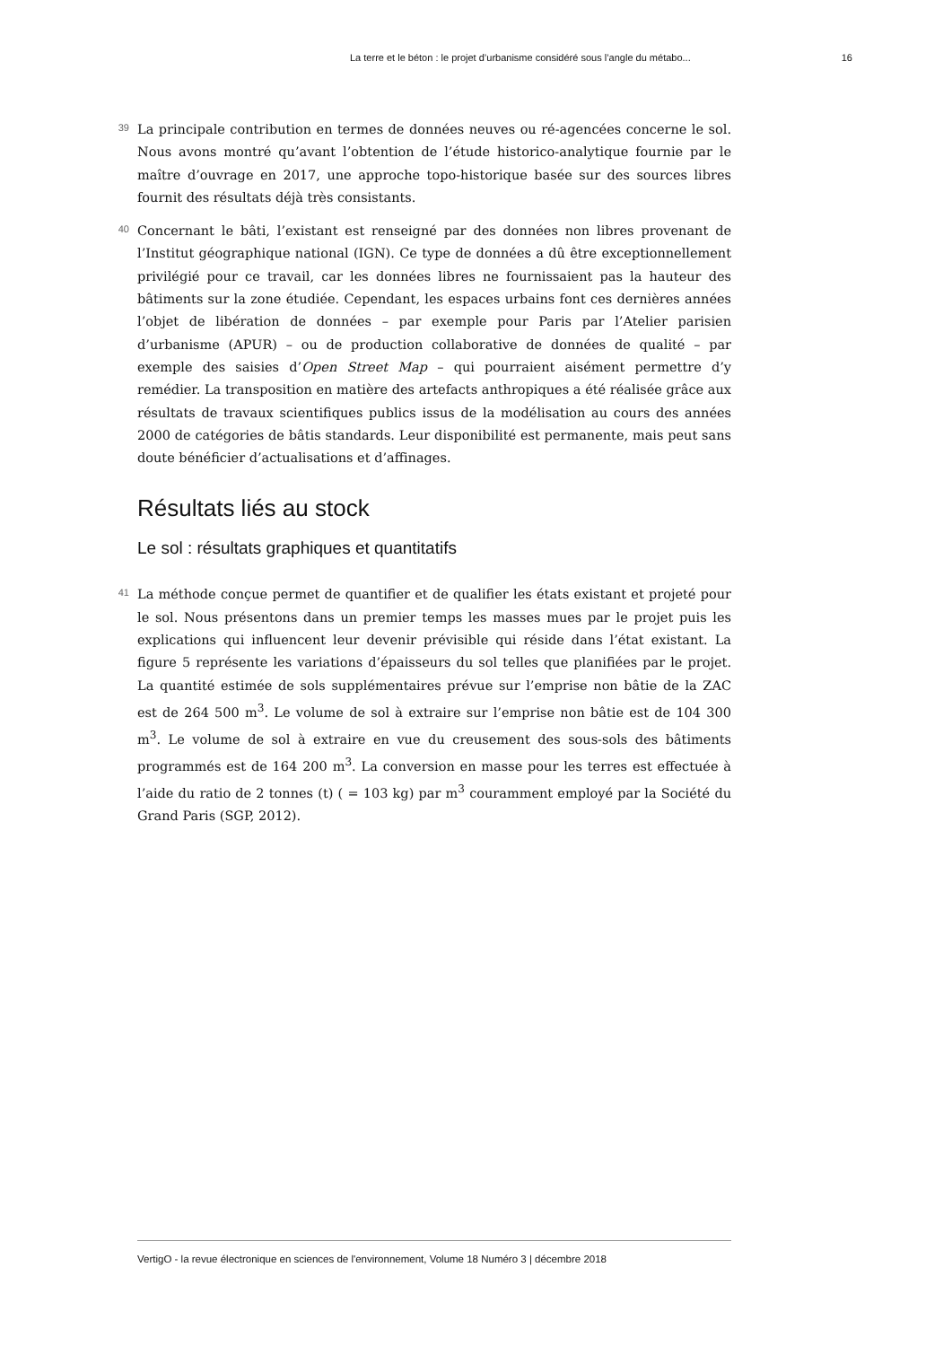La terre et le béton : le projet d’urbanisme considéré sous l’angle du métabo... 16
39
La principale contribution en termes de données neuves ou ré-agencées concerne le sol. Nous avons montré qu’avant l’obtention de l’étude historico-analytique fournie par le maître d’ouvrage en 2017, une approche topo-historique basée sur des sources libres fournit des résultats déjà très consistants.
40
Concernant le bâti, l’existant est renseigné par des données non libres provenant de l’Institut géographique national (IGN). Ce type de données a dû être exceptionnellement privilégié pour ce travail, car les données libres ne fournissaient pas la hauteur des bâtiments sur la zone étudiée. Cependant, les espaces urbains font ces dernières années l’objet de libération de données – par exemple pour Paris par l’Atelier parisien d’urbanisme (APUR) – ou de production collaborative de données de qualité – par exemple des saisies d’Open Street Map – qui pourraient aisément permettre d’y remédier. La transposition en matière des artefacts anthropiques a été réalisée grâce aux résultats de travaux scientifiques publics issus de la modélisation au cours des années 2000 de catégories de bâtis standards. Leur disponibilité est permanente, mais peut sans doute bénéficier d’actualisations et d’affinages.
Résultats liés au stock
Le sol : résultats graphiques et quantitatifs
41
La méthode conçue permet de quantifier et de qualifier les états existant et projeté pour le sol. Nous présentons dans un premier temps les masses mues par le projet puis les explications qui influencent leur devenir prévisible qui réside dans l’état existant. La figure 5 représente les variations d’épaisseurs du sol telles que planifiées par le projet. La quantité estimée de sols supplémentaires prévue sur l’emprise non bâtie de la ZAC est de 264 500 m<sup>3</sup>. Le volume de sol à extraire sur l’emprise non bâtie est de 104 300 m<sup>3</sup>. Le volume de sol à extraire en vue du creusement des sous-sols des bâtiments programmés est de 164 200 m<sup>3</sup>. La conversion en masse pour les terres est effectuée à l’aide du ratio de 2 tonnes (t) ( = 103 kg) par m<sup>3</sup> couramment employé par la Société du Grand Paris (SGP, 2012).
VertigO - la revue électronique en sciences de l'environnement, Volume 18 Numéro 3 | décembre 2018